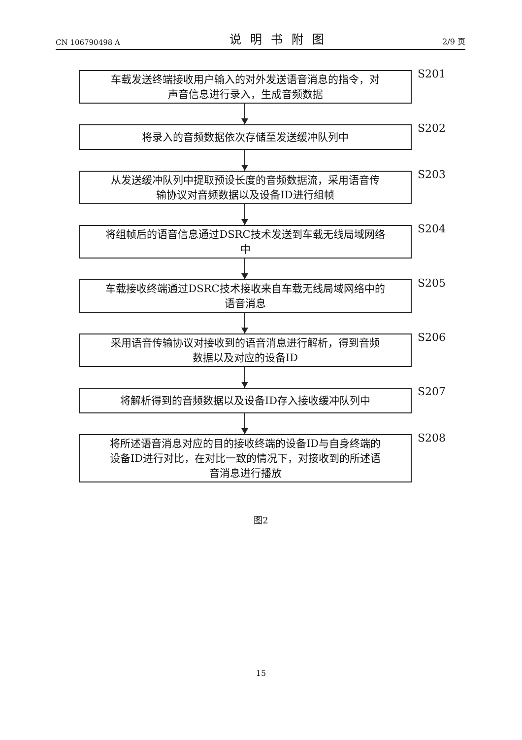CN 106790498 A 说明书附图 2/9 页
S201
车载发送终端接收用户输入的对外发送语音消息的指令，对
声音信息进行录入，生成音频数据
S202
将录入的音频数据依次存储至发送缓冲队列中
S203
从发送缓冲队列中提取预设长度的音频数据流，采用语音传
输协议对音频数据以及设备ID进行组帧
S204
将组帧后的语音信息通过DSRC技术发送到车载无线局域网络
中
S205
车载接收终端通过DSRC技术接收来自车载无线局域网络中的
语音消息
S206
采用语音传输协议对接收到的语音消息进行解析，得到音频
数据以及对应的设备ID
S207
将解析得到的音频数据以及设备ID存入接收缓冲队列中
S208
将所述语音消息对应的目的接收终端的设备ID与自身终端的
设备ID进行对比，在对比一致的情况下，对接收到的所述语
音消息进行播放
图2
15